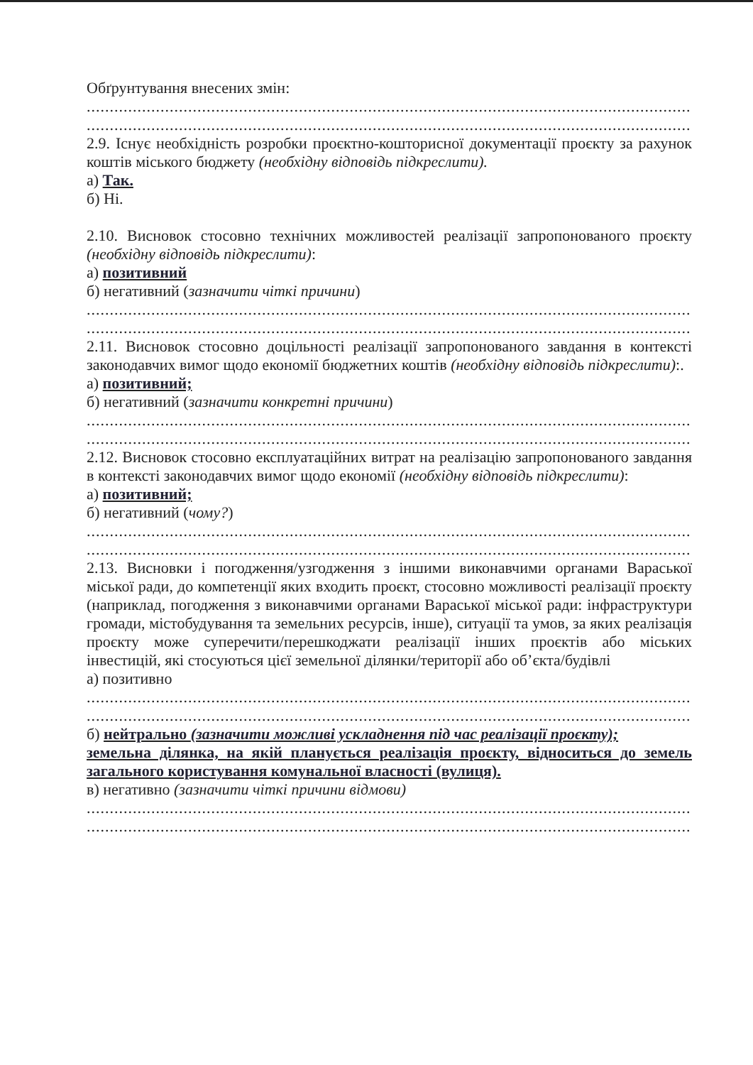Обґрунтування внесених змін:
....................................................................................................................................................
....................................................................................................................................................
2.9. Існує необхідність розробки проєктно-кошторисної документації проєкту за рахунок коштів міського бюджету (необхідну відповідь підкреслити).
а) Так.
б) Ні.
2.10. Висновок стосовно технічних можливостей реалізації запропонованого проєкту (необхідну відповідь підкреслити):
а) позитивний
б) негативний (зазначити чіткі причини)
....................................................................................................................................................
....................................................................................................................................................
2.11. Висновок стосовно доцільності реалізації запропонованого завдання в контексті законодавчих вимог щодо економії бюджетних коштів (необхідну відповідь підкреслити):.
а) позитивний;
б) негативний (зазначити конкретні причини)
....................................................................................................................................................
....................................................................................................................................................
2.12. Висновок стосовно експлуатаційних витрат на реалізацію запропонованого завдання в контексті законодавчих вимог щодо економії (необхідну відповідь підкреслити):
а) позитивний;
б) негативний (чому?)
....................................................................................................................................................
....................................................................................................................................................
2.13. Висновки і погодження/узгодження з іншими виконавчими органами Вараської міської ради, до компетенції яких входить проєкт, стосовно можливості реалізації проєкту (наприклад, погодження з виконавчими органами Вараської міської ради: інфраструктури громади, містобудування та земельних ресурсів, інше), ситуації та умов, за яких реалізація проєкту може суперечити/перешкоджати реалізації інших проєктів або міських інвестицій, які стосуються цієї земельної ділянки/території або об’єкта/будівлі
а) позитивно
....................................................................................................................................................
....................................................................................................................................................
б) нейтрально (зазначити можливі ускладнення під час реалізації проєкту);
земельна ділянка, на якій планується реалізація проєкту, відноситься до земель загального користування комунальної власності (вулиця).
в) негативно (зазначити чіткі причини відмови)
....................................................................................................................................................
....................................................................................................................................................